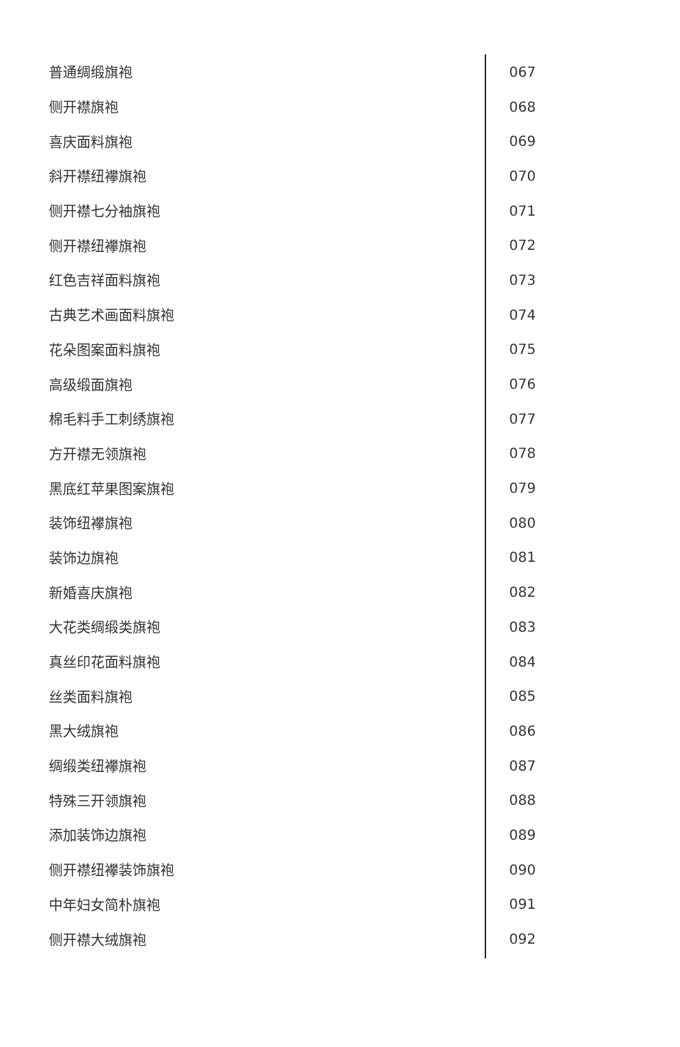普通绸缎旗袍 067
侧开襟旗袍 068
喜庆面料旗袍 069
斜开襟纽襻旗袍 070
侧开襟七分袖旗袍 071
侧开襟纽襻旗袍 072
红色吉祥面料旗袍 073
古典艺术画面料旗袍 074
花朵图案面料旗袍 075
高级缎面旗袍 076
棉毛料手工刺绣旗袍 077
方开襟无领旗袍 078
黑底红苹果图案旗袍 079
装饰纽襻旗袍 080
装饰边旗袍 081
新婚喜庆旗袍 082
大花类绸缎类旗袍 083
真丝印花面料旗袍 084
丝类面料旗袍 085
黑大绒旗袍 086
绸缎类纽襻旗袍 087
特殊三开领旗袍 088
添加装饰边旗袍 089
侧开襟纽襻装饰旗袍 090
中年妇女简朴旗袍 091
侧开襟大绒旗袍 092